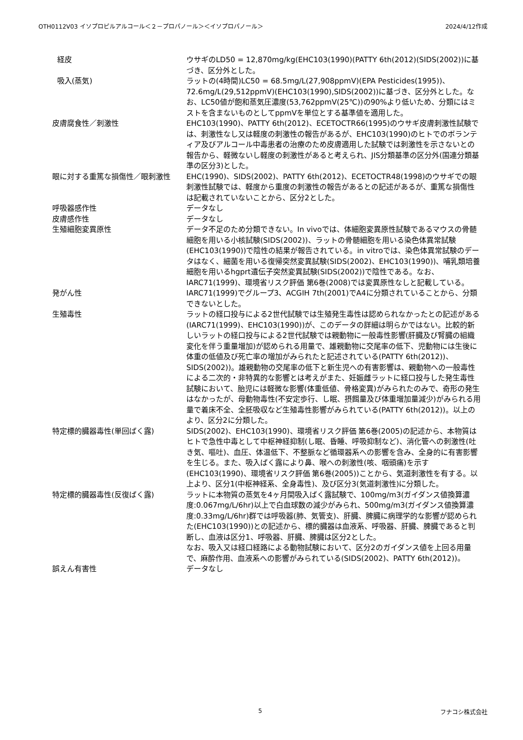OTH0112V03 イソプロピルアルコール＜２－プロパノール＞＜イソプロパノール＞ 2024/4/12作成
| 経皮 | ウサギのLD50 = 12,870mg/kg(EHC103(1990)(PATTY 6th(2012)(SIDS(2002))に基づき、区分外とした。 |
| 吸入(蒸気) | ラットの(4時間)LC50 = 68.5mg/L(27,908ppmV)(EPA Pesticides(1995))、72.6mg/L(29,512ppmV)(EHC103(1990),SIDS(2002))に基づき、区分外とした。なお、LC50値が飽和蒸気圧濃度(53,762ppmV(25℃))の90%より低いため、分類にはミストを含まないものとしてppmVを単位とする基準値を適用した。 |
| 皮膚腐食性／刺激性 | EHC103(1990)、PATTY 6th(2012)、ECETOCTR66(1995)のウサギ皮膚刺激性試験では、刺激性なし又は軽度の刺激性の報告があるが、EHC103(1990)のヒトでのボランティア及びアルコール中毒患者の治療のため皮膚適用した試験では刺激性を示さないとの報告から、軽微ないし軽度の刺激性があると考えられ、JIS分類基準の区分外(国連分類基準の区分3)とした。 |
| 眼に対する重篤な損傷性／眼刺激性 | EHC(1990)、SIDS(2002)、PATTY 6th(2012)、ECETOCTR48(1998)のウサギでの眼刺激性試験では、軽度から重度の刺激性の報告があるとの記述があるが、重篤な損傷性は記載されていないことから、区分2とした。 |
| 呼吸器感作性 | データなし |
| 皮膚感作性 | データなし |
| 生殖細胞変異原性 | データ不足のため分類できない。In vivoでは、体細胞変異原性試験であるマウスの骨髄細胞を用いる小核試験(SIDS(2002))、ラットの骨髄細胞を用いる染色体異常試験(EHC103(1990))で陰性の結果が報告されている。in vitroでは、染色体異常試験のデータはなく、細菌を用いる復帰突然変異試験(SIDS(2002)、EHC103(1990))、哺乳類培養細胞を用いるhgprt遺伝子突然変異試験(SIDS(2002))で陰性である。なお、IARC71(1999)、環境省リスク評価 第6巻(2008)では変異原性なしと記載している。 |
| 発がん性 | IARC71(1999)でグループ3、ACGIH 7th(2001)でA4に分類されていることから、分類できないとした。 |
| 生殖毒性 | ラットの経口投与による2世代試験では生殖発生毒性は認められなかったとの記述がある(IARC71(1999)、EHC103(1990))が、このデータの詳細は明らかではない。比較的新しいラットの経口投与による2世代試験では親動物に一般毒性影響(肝臓及び腎臓の組織変化を伴う重量増加)が認められる用量で、雄親動物に交尾率の低下、児動物には生後に体重の低値及び死亡率の増加がみられたと記述されている(PATTY 6th(2012))、SIDS(2002))。雄親動物の交尾率の低下と新生児への有害影響は、親動物への一般毒性による二次的・非特異的な影響とは考えがまた、妊娠雌ラットに経口投与した発生毒性試験において、胎児には軽微な影響(体重低値、骨格変異)がみられたのみで、奇形の発生はなかったが、母動物毒性(不安定歩行、し眠、摂餌量及び体重増加量減少)がみられる用量で着床不全、全胚吸収など生殖毒性影響がみられている(PATTY 6th(2012))。以上のより、区分2に分類した。 |
| 特定標的臓器毒性(単回ばく露) | SIDS(2002)、EHC103(1990)、環境省リスク評価 第6巻(2005)の記述から、本物質はヒトで急性中毒として中枢神経抑制(し眠、昏睡、呼吸抑制など)、消化管への刺激性(吐き気、嘔吐)、血圧、体温低下、不整脈など循環器系への影響を含み、全身的に有害影響を生じる。また、吸入ばく露により鼻、喉への刺激性(咳、咽頭痛)を示す(EHC103(1990)、環境省リスク評価 第6巻(2005))ことから、気道刺激性を有する。以上より、区分1(中枢神経系、全身毒性)、及び区分3(気道刺激性)に分類した。 |
| 特定標的臓器毒性(反復ばく露) | ラットに本物質の蒸気を4ヶ月間吸入ばく露試験で、100mg/m3(ガイダンス値換算濃度:0.067mg/L/6hr)以上で白血球数の減少がみられ、500mg/m3(ガイダンス値換算濃度:0.33mg/L/6hr)群では呼吸器(肺、気管支)、肝臓、脾臓に病理学的な影響が認められた(EHC103(1990))との記述から、標的臓器は血液系、呼吸器、肝臓、脾臓であると判断し、血液は区分1、呼吸器、肝臓、脾臓は区分2とした。 なお、吸入又は経口経路による動物試験において、区分2のガイダンス値を上回る用量で、麻酔作用、血液系への影響がみられている(SIDS(2002)、PATTY 6th(2012))。 |
| 誤えん有害性 | データなし |
5 フナコシ株式会社